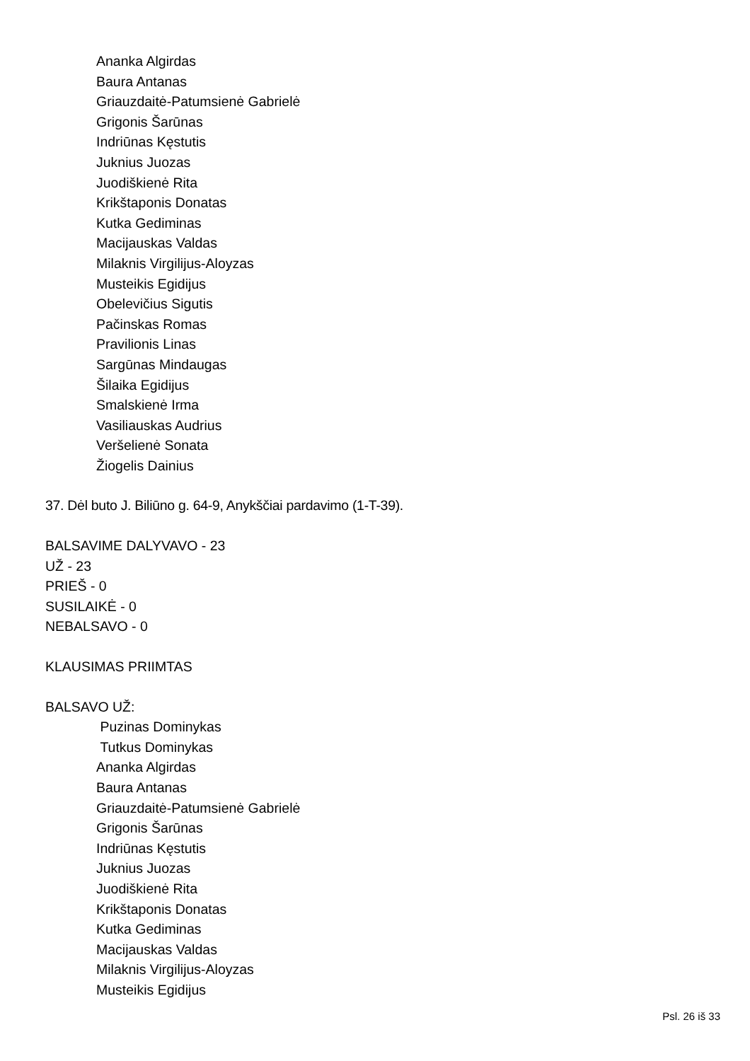Ananka Algirdas
Baura Antanas
Griauzdaitė-Patumsienė Gabrielė
Grigonis Šarūnas
Indriūnas Kęstutis
Juknius Juozas
Juodiškienė Rita
Krikštaponis Donatas
Kutka Gediminas
Macijauskas Valdas
Milaknis Virgilijus-Aloyzas
Musteikis Egidijus
Obelevičius Sigutis
Pačinskas Romas
Pravilionis Linas
Sargūnas Mindaugas
Šilaika Egidijus
Smalskienė Irma
Vasiliauskas Audrius
Veršelienė Sonata
Žiogelis Dainius
37. Dėl buto J. Biliūno g. 64-9, Anykščiai pardavimo (1-T-39).
BALSAVIME DALYVAVO - 23
UŽ - 23
PRIEŠ - 0
SUSILAIKĖ - 0
NEBALSAVO - 0
KLAUSIMAS PRIIMTAS
BALSAVO UŽ:
Puzinas Dominykas
Tutkus Dominykas
Ananka Algirdas
Baura Antanas
Griauzdaitė-Patumsienė Gabrielė
Grigonis Šarūnas
Indriūnas Kęstutis
Juknius Juozas
Juodiškienė Rita
Krikštaponis Donatas
Kutka Gediminas
Macijauskas Valdas
Milaknis Virgilijus-Aloyzas
Musteikis Egidijus
Psl. 26 iš 33